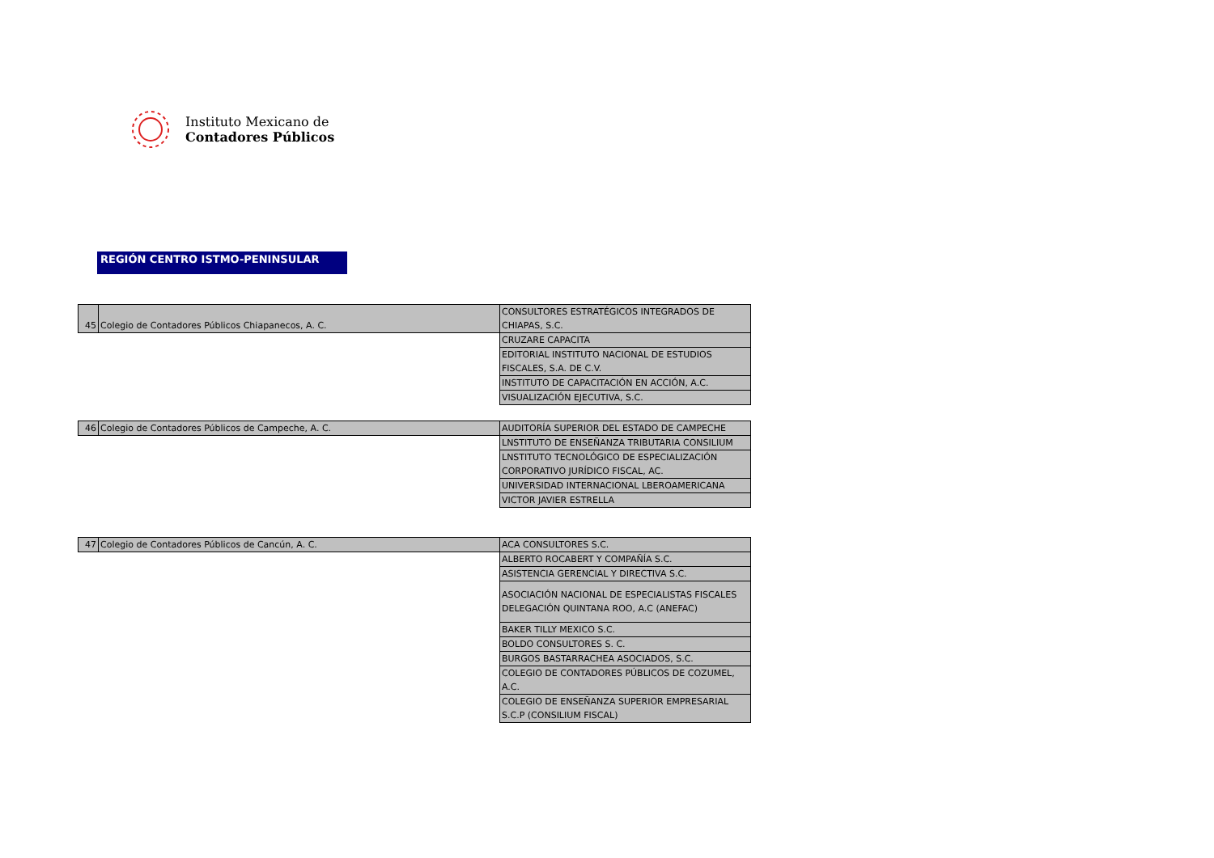Instituto Mexicano de
Contadores Públicos
REGIÓN CENTRO ISTMO-PENINSULAR
| 45 | Colegio de Contadores Públicos Chiapanecos, A. C. | CONSULTORES ESTRATÉGICOS INTEGRADOS DE CHIAPAS, S.C. |
| | | CRUZARE CAPACITA |
| | | EDITORIAL INSTITUTO NACIONAL DE ESTUDIOS FISCALES, S.A. DE C.V. |
| | | INSTITUTO DE CAPACITACIÓN EN ACCIÓN, A.C. |
| | | VISUALIZACIÓN EJECUTIVA, S.C. |
| 46 | Colegio de Contadores Públicos de Campeche, A. C. | AUDITORÍA SUPERIOR DEL ESTADO DE CAMPECHE |
| | | LNSTITUTO DE ENSEÑANZA TRIBUTARIA CONSILIUM |
| | | LNSTITUTO TECNOLÓGICO DE ESPECIALIZACIÓN CORPORATIVO JURÍDICO FISCAL, AC. |
| | | UNIVERSIDAD INTERNACIONAL LBEROAMERICANA |
| | | VICTOR JAVIER ESTRELLA |
| 47 | Colegio de Contadores Públicos de Cancún, A. C. | ACA CONSULTORES S.C. |
| | | ALBERTO ROCABERT Y COMPAÑÍA S.C. |
| | | ASISTENCIA GERENCIAL Y DIRECTIVA S.C. |
| | | ASOCIACIÓN NACIONAL DE ESPECIALISTAS FISCALES DELEGACIÓN QUINTANA ROO, A.C (ANEFAC) |
| | | BAKER TILLY MEXICO S.C. |
| | | BOLDO CONSULTORES S. C. |
| | | BURGOS BASTARRACHEA ASOCIADOS, S.C. |
| | | COLEGIO DE CONTADORES PÚBLICOS DE COZUMEL, A.C. |
| | | COLEGIO DE ENSEÑANZA SUPERIOR EMPRESARIAL S.C.P (CONSILIUM FISCAL) |